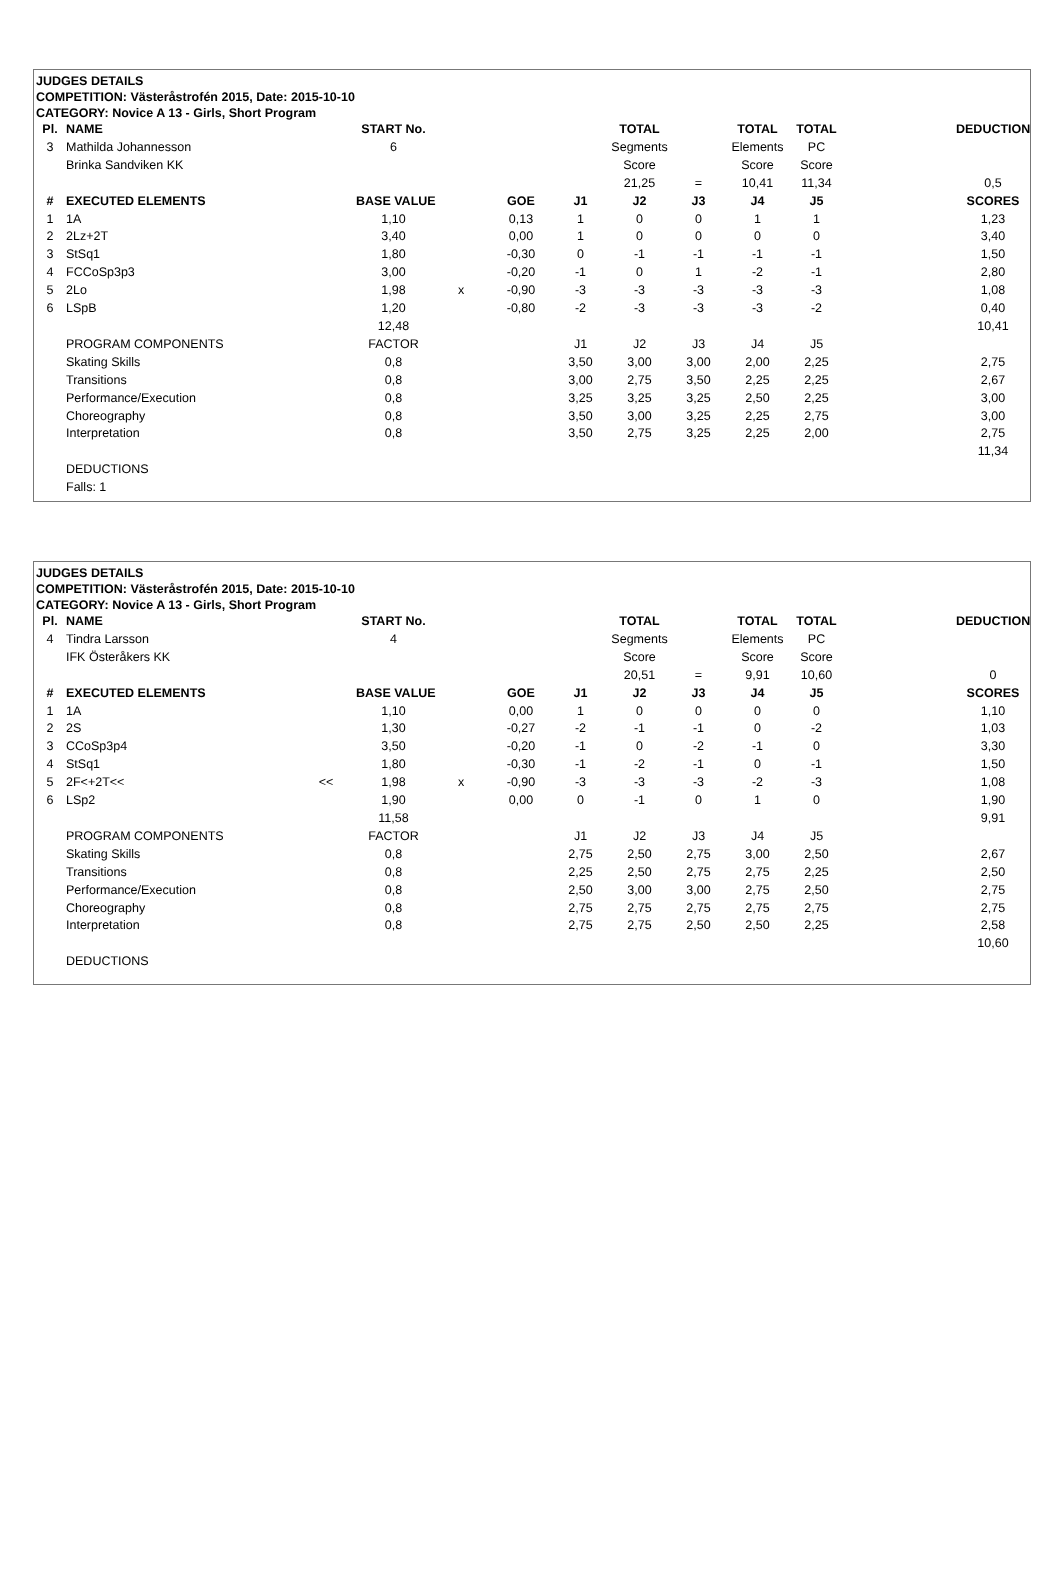JUDGES DETAILS
COMPETITION: Västeråstrofén 2015, Date: 2015-10-10
CATEGORY: Novice A 13 - Girls, Short Program
| Pl. | NAME | | START No. | | | | TOTAL | | TOTAL | TOTAL | | DEDUCTION |
| 3 | Mathilda Johannesson | | 6 | | | | Segments | | Elements | PC | | |
| | Brinka Sandviken KK | | | | | | Score | | Score | Score | | |
| | | | | | | | 21,25 | = | 10,41 | 11,34 | | 0,5 |
| # | EXECUTED ELEMENTS | | BASE VALUE | | GOE | J1 | J2 | J3 | J4 | J5 | | SCORES |
| 1 | 1A | | 1,10 | | 0,13 | 1 | 0 | 0 | 1 | 1 | | 1,23 |
| 2 | 2Lz+2T | | 3,40 | | 0,00 | 1 | 0 | 0 | 0 | 0 | | 3,40 |
| 3 | StSq1 | | 1,80 | | -0,30 | 0 | -1 | -1 | -1 | -1 | | 1,50 |
| 4 | FCCoSp3p3 | | 3,00 | | -0,20 | -1 | 0 | 1 | -2 | -1 | | 2,80 |
| 5 | 2Lo | | 1,98 | x | -0,90 | -3 | -3 | -3 | -3 | -3 | | 1,08 |
| 6 | LSpB | | 1,20 | | -0,80 | -2 | -3 | -3 | -3 | -2 | | 0,40 |
| | | | 12,48 | | | | | | | | | 10,41 |
| | PROGRAM COMPONENTS | | FACTOR | | | J1 | J2 | J3 | J4 | J5 | | |
| | Skating Skills | | 0,8 | | | 3,50 | 3,00 | 3,00 | 2,00 | 2,25 | | 2,75 |
| | Transitions | | 0,8 | | | 3,00 | 2,75 | 3,50 | 2,25 | 2,25 | | 2,67 |
| | Performance/Execution | | 0,8 | | | 3,25 | 3,25 | 3,25 | 2,50 | 2,25 | | 3,00 |
| | Choreography | | 0,8 | | | 3,50 | 3,00 | 3,25 | 2,25 | 2,75 | | 3,00 |
| | Interpretation | | 0,8 | | | 3,50 | 2,75 | 3,25 | 2,25 | 2,00 | | 2,75 |
| | | | | | | | | | | | | 11,34 |
| | DEDUCTIONS | | | | | | | | | | | |
| | Falls: 1 | | | | | | | | | | | |
JUDGES DETAILS
COMPETITION: Västeråstrofén 2015, Date: 2015-10-10
CATEGORY: Novice A 13 - Girls, Short Program
| Pl. | NAME | | START No. | | | | TOTAL | | TOTAL | TOTAL | | DEDUCTION |
| 4 | Tindra Larsson | | 4 | | | | Segments | | Elements | PC | | |
| | IFK Österåkers KK | | | | | | Score | | Score | Score | | |
| | | | | | | | 20,51 | = | 9,91 | 10,60 | | 0 |
| # | EXECUTED ELEMENTS | | BASE VALUE | | GOE | J1 | J2 | J3 | J4 | J5 | | SCORES |
| 1 | 1A | | 1,10 | | 0,00 | 1 | 0 | 0 | 0 | 0 | | 1,10 |
| 2 | 2S | | 1,30 | | -0,27 | -2 | -1 | -1 | 0 | -2 | | 1,03 |
| 3 | CCoSp3p4 | | 3,50 | | -0,20 | -1 | 0 | -2 | -1 | 0 | | 3,30 |
| 4 | StSq1 | | 1,80 | | -0,30 | -1 | -2 | -1 | 0 | -1 | | 1,50 |
| 5 | 2F<+2T<< | << | 1,98 | x | -0,90 | -3 | -3 | -3 | -2 | -3 | | 1,08 |
| 6 | LSp2 | | 1,90 | | 0,00 | 0 | -1 | 0 | 1 | 0 | | 1,90 |
| | | | 11,58 | | | | | | | | | 9,91 |
| | PROGRAM COMPONENTS | | FACTOR | | | J1 | J2 | J3 | J4 | J5 | | |
| | Skating Skills | | 0,8 | | | 2,75 | 2,50 | 2,75 | 3,00 | 2,50 | | 2,67 |
| | Transitions | | 0,8 | | | 2,25 | 2,50 | 2,75 | 2,75 | 2,25 | | 2,50 |
| | Performance/Execution | | 0,8 | | | 2,50 | 3,00 | 3,00 | 2,75 | 2,50 | | 2,75 |
| | Choreography | | 0,8 | | | 2,75 | 2,75 | 2,75 | 2,75 | 2,75 | | 2,75 |
| | Interpretation | | 0,8 | | | 2,75 | 2,75 | 2,50 | 2,50 | 2,25 | | 2,58 |
| | | | | | | | | | | | | 10,60 |
| | DEDUCTIONS | | | | | | | | | | | |